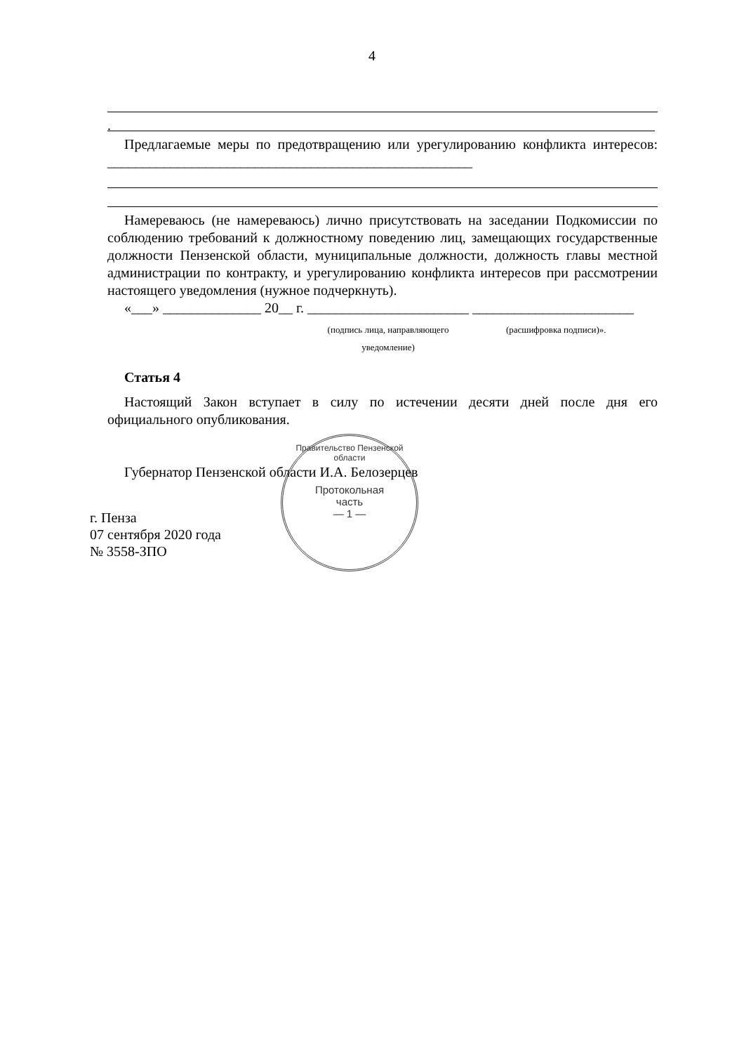4
.
Предлагаемые меры по предотвращению или урегулированию конфликта интересов: ____________________________________________________
Намереваюсь (не намереваюсь) лично присутствовать на заседании Подкомиссии по соблюдению требований к должностному поведению лиц, замещающих государственные должности Пензенской области, муниципальные должности, должность главы местной администрации по контракту, и урегулированию конфликта интересов при рассмотрении настоящего уведомления (нужное подчеркнуть).
«___» ______________ 20__ г. _______________________ _______________________
(подпись лица, направляющего уведомление) (расшифровка подписи)».
Статья 4
Настоящий Закон вступает в силу по истечении десяти дней после дня его официального опубликования.
Губернатор Пензенской области И.А. Белозерцев
г. Пенза
07 сентября 2020 года
№ 3558-ЗПО
Правительство Пензенской области
Протокольная
часть
— 1 —